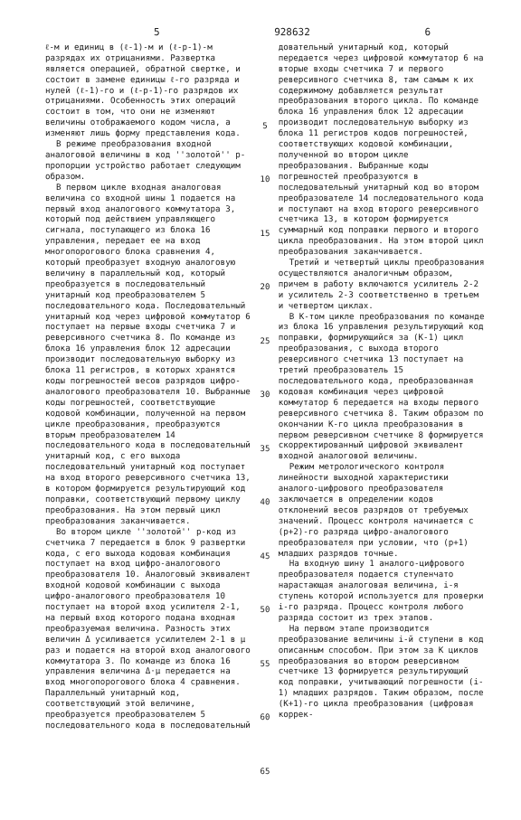5 928632 6
ℓ-м и единиц в (ℓ-1)-м и (ℓ-р-1)-м разрядах их отрицаниями. Развертка является операцией, обратной свертке, и состоит в замене единицы ℓ-го разряда и нулей (ℓ-1)-го и (ℓ-р-1)-го разрядов их отрицаниями. Особенность этих операций состоит в том, что они не изменяют величины отображаемого кодом числа, а изменяют лишь форму представления кода.
В режиме преобразования входной аналоговой величины в код ''золотой'' р-пропорции устройство работает следующим образом.
В первом цикле входная аналоговая величина со входной шины 1 подается на первый вход аналогового коммутатора 3, который под действием управляющего сигнала, поступающего из блока 16 управления, передает ее на вход многопорогового блока сравнения 4, который преобразует входную аналоговую величину в параллельный код, который преобразуется в последовательный унитарный код преобразователем 5 последовательного кода. Последовательный унитарный код через цифровой коммутатор 6 поступает на первые входы счетчика 7 и реверсивного счетчика 8. По команде из блока 16 управления блок 12 адресации производит последовательную выборку из блока 11 регистров, в которых хранятся коды погрешностей весов разрядов цифро-аналогового преобразователя 10. Выбранные коды погрешностей, соответствующие кодовой комбинации, полученной на первом цикле преобразования, преобразуются вторым преобразователем 14 последовательного кода в последовательный унитарный код, с его выхода последовательный унитарный код поступает на вход второго реверсивного счетчика 13, в котором формируется результирующий код поправки, соответствующий первому циклу преобразования. На этом первый цикл преобразования заканчивается.
Во втором цикле ''золотой'' р-код из счетчика 7 передается в блок 9 развертки кода, с его выхода кодовая комбинация поступает на вход цифро-аналогового преобразователя 10. Аналоговый эквивалент входной кодовой комбинации с выхода цифро-аналогового преобразователя 10 поступает на второй вход усилителя 2-1, на первый вход которого подана входная преобразуемая величина. Разность этих величин Δ усиливается усилителем 2-1 в μ раз и подается на второй вход аналогового коммутатора 3. По команде из блока 16 управления величина Δ·μ передается на вход многопорогового блока 4 сравнения. Параллельный унитарный код, соответствующий этой величине, преобразуется преобразователем 5 последовательного кода в последовательный
5
10
15
20
25
30
35
40
45
50
55
60
65
довательный унитарный код, который передается через цифровой коммутатор 6 на вторые входы счетчика 7 и первого реверсивного счетчика 8, там самым к их содержимому добавляется результат преобразования второго цикла. По команде блока 16 управления блок 12 адресации производит последовательную выборку из блока 11 регистров кодов погрешностей, соответствующих кодовой комбинации, полученной во втором цикле преобразования. Выбранные коды погрешностей преобразуются в последовательный унитарный код во втором преобразователе 14 последовательного кода и поступают на вход второго реверсивного счетчика 13, в котором формируется суммарный код поправки первого и второго цикла преобразования. На этом второй цикл преобразования заканчивается.
Третий и четвертый циклы преобразования осуществляются аналогичным образом, причем в работу включаются усилитель 2-2 и усилитель 2-3 соответственно в третьем и четвертом циклах.
В К-том цикле преобразования по команде из блока 16 управления результирующий код поправки, формирующийся за (К-1) цикл преобразования, с выхода второго реверсивного счетчика 13 поступает на третий преобразователь 15 последовательного кода, преобразованная кодовая комбинация через цифровой коммутатор 6 передается на входы первого реверсивного счетчика 8. Таким образом по окончании К-го цикла преобразования в первом реверсивном счетчике 8 формируется скорректированный цифровой эквивалент входной аналоговой величины.
Режим метрологического контроля линейности выходной характеристики аналого-цифрового преобразователя заключается в определении кодов отклонений весов разрядов от требуемых значений. Процесс контроля начинается с (р+2)-го разряда цифро-аналогового преобразователя при условии, что (р+1) младших разрядов точные.
На входную шину 1 аналого-цифрового преобразователя подается ступенчато нарастающая аналоговая величина, i-я ступень которой используется для проверки i-го разряда. Процесс контроля любого разряда состоит из трех этапов.
На первом этапе производится преобразование величины i-й ступени в код описанным способом. При этом за К циклов преобразования во втором реверсивном счетчике 13 формируется результирующий код поправки, учитывающий погрешности (i-1) младших разрядов. Таким образом, после (К+1)-го цикла преобразования (цифровая коррек-